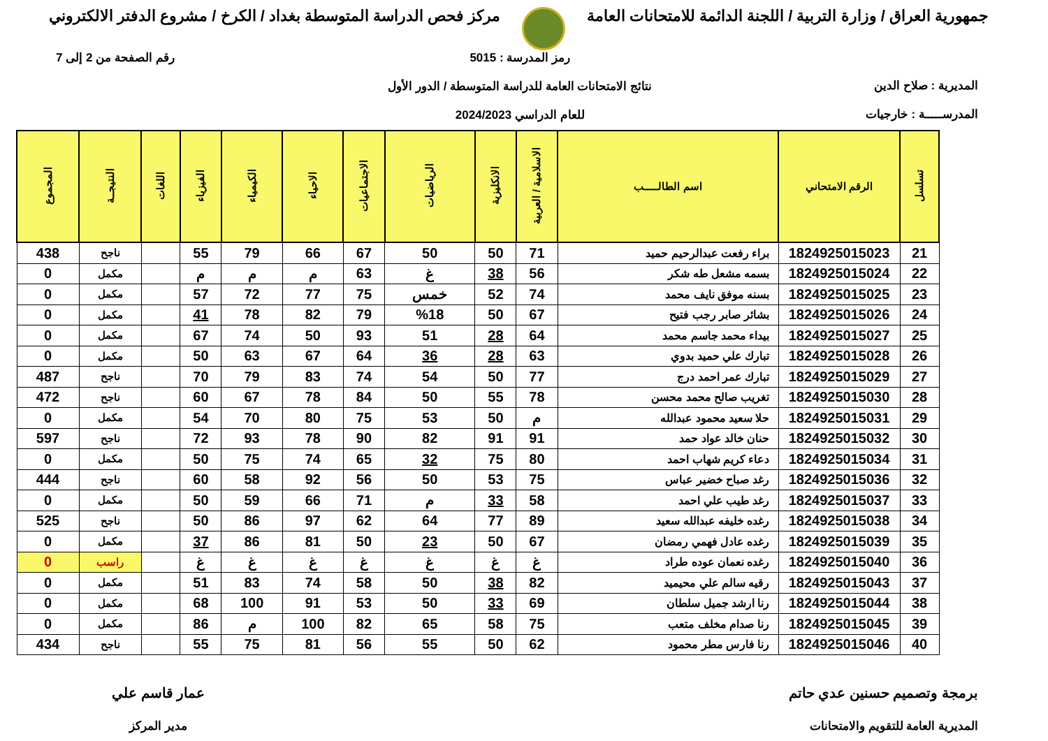جمهورية العراق / وزارة التربية / اللجنة الدائمة للامتحانات العامة
مركز فحص الدراسة المتوسطة بغداد / الكرخ / مشروع الدفتر الالكتروني
المديرية : صلاح الدين
المدرســـــة : خارجيات
رمز المدرسة : 5015
نتائج الامتحانات العامة للدراسة المتوسطة / الدور الأول
للعام الدراسي 2024/2023
رقم الصفحة من 2 إلى 7
| تسلسل | الرقم الامتحاني | اسم الطالـــــب | الاسلامية / العربية | الانكليزية | الرياضيات | الاجتماعيات | الاحياء | الكيمياء | الفيزياء | اللغات | النتيجــة | المجموع |
| --- | --- | --- | --- | --- | --- | --- | --- | --- | --- | --- | --- | --- |
| 21 | 1824925015023 | براء رفعت عبدالرحيم حميد | 71 | 50 | 50 | 67 | 66 | 79 | 55 | | ناجح | 438 |
| 22 | 1824925015024 | بسمه مشعل طه شكر | 56 | 38 | غ | 63 | م | م | م | | مكمل | 0 |
| 23 | 1824925015025 | بسنه موفق نايف محمد | 74 | 52 | خمس | 75 | 77 | 72 | 57 | | مكمل | 0 |
| 24 | 1824925015026 | بشائر صابر رجب فتيح | 67 | 50 | %18 | 79 | 82 | 78 | 41 | | مكمل | 0 |
| 25 | 1824925015027 | بيداء محمد جاسم محمد | 64 | 28 | 51 | 93 | 50 | 74 | 67 | | مكمل | 0 |
| 26 | 1824925015028 | تبارك علي حميد بدوي | 63 | 28 | 36 | 64 | 67 | 63 | 50 | | مكمل | 0 |
| 27 | 1824925015029 | تبارك عمر احمد درج | 77 | 50 | 54 | 74 | 83 | 79 | 70 | | ناجح | 487 |
| 28 | 1824925015030 | تغريب صالح محمد محسن | 78 | 55 | 50 | 84 | 78 | 67 | 60 | | ناجح | 472 |
| 29 | 1824925015031 | حلا سعيد محمود عبدالله | م | 50 | 53 | 75 | 80 | 70 | 54 | | مكمل | 0 |
| 30 | 1824925015032 | حنان خالد عواد حمد | 91 | 91 | 82 | 90 | 78 | 93 | 72 | | ناجح | 597 |
| 31 | 1824925015034 | دعاء كريم شهاب احمد | 80 | 75 | 32 | 65 | 74 | 75 | 50 | | مكمل | 0 |
| 32 | 1824925015036 | رغد صباح خضير عباس | 75 | 53 | 50 | 56 | 92 | 58 | 60 | | ناجح | 444 |
| 33 | 1824925015037 | رغد طيب علي احمد | 58 | 33 | م | 71 | 66 | 59 | 50 | | مكمل | 0 |
| 34 | 1824925015038 | رغده خليفه عبدالله سعيد | 89 | 77 | 64 | 62 | 97 | 86 | 50 | | ناجح | 525 |
| 35 | 1824925015039 | رغده عادل فهمي رمضان | 67 | 50 | 23 | 50 | 81 | 86 | 37 | | مكمل | 0 |
| 36 | 1824925015040 | رغده نعمان عوده طراد | غ | غ | غ | غ | غ | غ | غ | | راسب | 0 |
| 37 | 1824925015043 | رقيه سالم علي محيميد | 82 | 38 | 50 | 58 | 74 | 83 | 51 | | مكمل | 0 |
| 38 | 1824925015044 | رنا ارشد جميل سلطان | 69 | 33 | 50 | 53 | 91 | 100 | 68 | | مكمل | 0 |
| 39 | 1824925015045 | رنا صدام مخلف متعب | 75 | 58 | 65 | 82 | 100 | م | 86 | | مكمل | 0 |
| 40 | 1824925015046 | رنا فارس مطر محمود | 62 | 50 | 55 | 56 | 81 | 75 | 55 | | ناجح | 434 |
برمجة وتصميم حسنين عدي حاتم
المديرية العامة للتقويم والامتحانات
عمار قاسم علي
مدير المركز